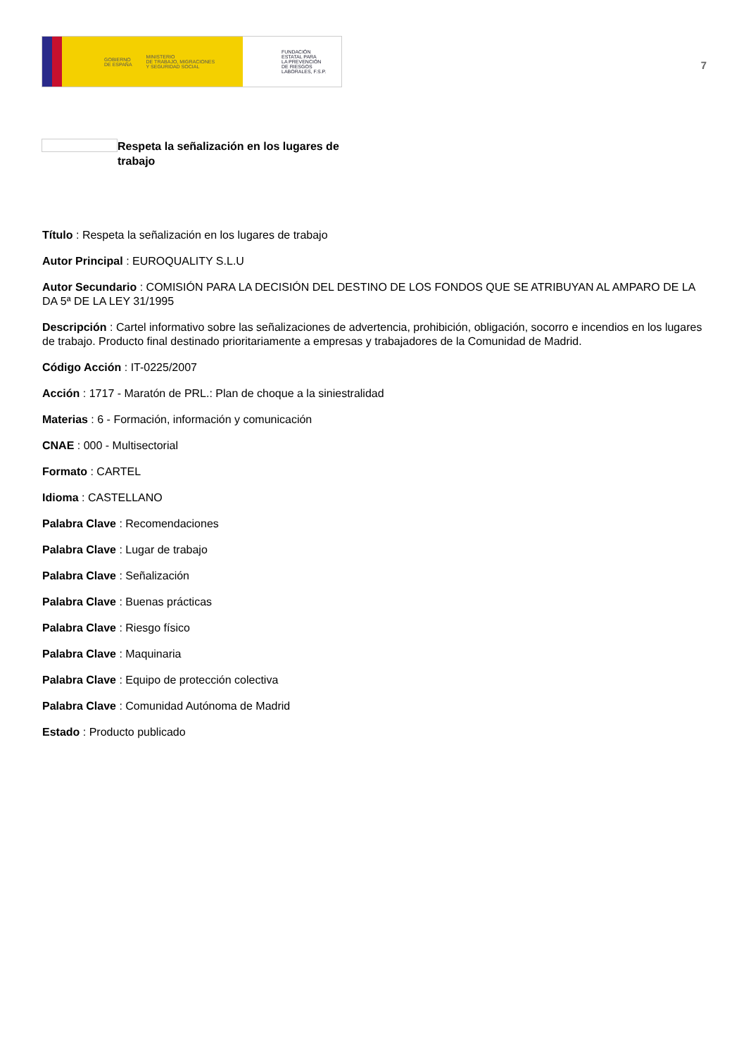GOBIERNO
DE ESPAÑA MINISTERIO
DE TRABAJO, MIGRACIONES
Y SEGURIDAD SOCIAL
FUNDACIÓN
ESTATAL PARA
LA PREVENCIÓN
DE RIESGOS
LABORALES, F.S.P.
7
Respeta la señalización en los lugares de trabajo
Título : Respeta la señalización en los lugares de trabajo
Autor Principal : EUROQUALITY S.L.U
Autor Secundario : COMISIÓN PARA LA DECISIÓN DEL DESTINO DE LOS FONDOS QUE SE ATRIBUYAN AL AMPARO DE LA DA 5ª DE LA LEY 31/1995
Descripción : Cartel informativo sobre las señalizaciones de advertencia, prohibición, obligación, socorro e incendios en los lugares de trabajo. Producto final destinado prioritariamente a empresas y trabajadores de la Comunidad de Madrid.
Código Acción : IT-0225/2007
Acción : 1717 - Maratón de PRL.: Plan de choque a la siniestralidad
Materias : 6 - Formación, información y comunicación
CNAE : 000 - Multisectorial
Formato : CARTEL
Idioma : CASTELLANO
Palabra Clave : Recomendaciones
Palabra Clave : Lugar de trabajo
Palabra Clave : Señalización
Palabra Clave : Buenas prácticas
Palabra Clave : Riesgo físico
Palabra Clave : Maquinaria
Palabra Clave : Equipo de protección colectiva
Palabra Clave : Comunidad Autónoma de Madrid
Estado : Producto publicado